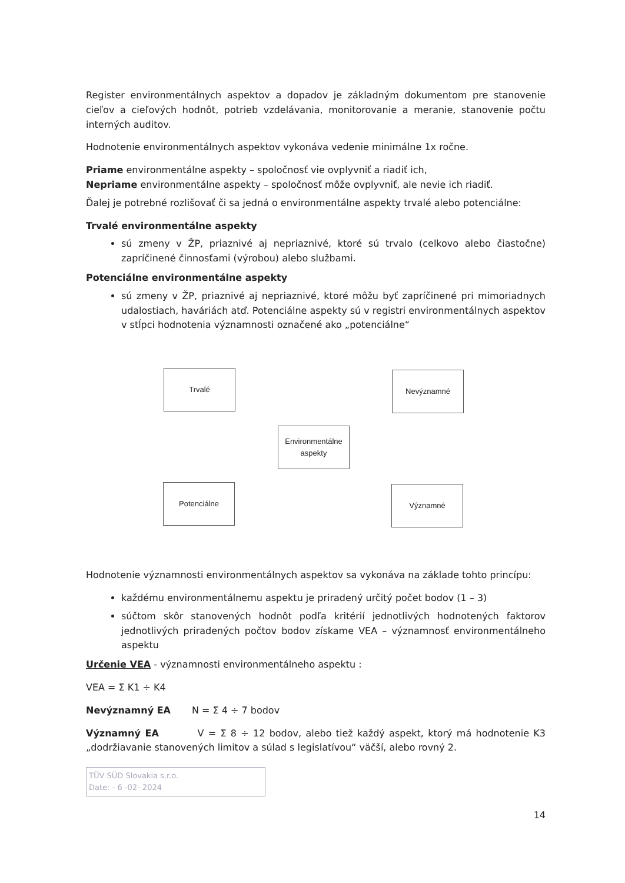Register environmentálnych aspektov a dopadov je základným dokumentom pre stanovenie cieľov a cieľových hodnôt, potrieb vzdelávania, monitorovanie a meranie, stanovenie počtu interných auditov.
Hodnotenie environmentálnych aspektov vykonáva vedenie minimálne 1x ročne.
Priame environmentálne aspekty – spoločnosť vie ovplyvniť a riadiť ich,
Nepriame environmentálne aspekty – spoločnosť môže ovplyvniť, ale nevie ich riadiť.
Ďalej je potrebné rozlišovať či sa jedná o environmentálne aspekty trvalé alebo potenciálne:
Trvalé environmentálne aspekty
sú zmeny v ŽP, priaznivé aj nepriaznivé, ktoré sú trvalo (celkovo alebo čiastočne) zapríčinené činnosťami (výrobou) alebo službami.
Potenciálne environmentálne aspekty
sú zmeny v ŽP, priaznivé aj nepriaznivé, ktoré môžu byť zapríčinené pri mimoriadnych udalostiach, haváriách atď. Potenciálne aspekty sú v registri environmentálnych aspektov v stĺpci hodnotenia významnosti označené ako „potenciálne“
Trvalé Nevýznamné
Environmentálne aspekty
Potenciálne Významné
Hodnotenie významnosti environmentálnych aspektov sa vykonáva na základe tohto princípu:
každému environmentálnemu aspektu je priradený určitý počet bodov (1 – 3)
súčtom skôr stanovených hodnôt podľa kritérií jednotlivých hodnotených faktorov jednotlivých priradených počtov bodov získame VEA – významnosť environmentálneho aspektu
Určenie VEA - významnosti environmentálneho aspektu :
VEA = Σ K1 ÷ K4
Nevýznamný EA N = Σ 4 ÷ 7 bodov
Významný EA V = Σ 8 ÷ 12 bodov, alebo tiež každý aspekt, ktorý má hodnotenie K3 „dodržiavanie stanovených limitov a súlad s legislatívou“ väčší, alebo rovný 2.
TÜV SÜD Slovakia s.r.o.
Date: - 6 -02- 2024
14